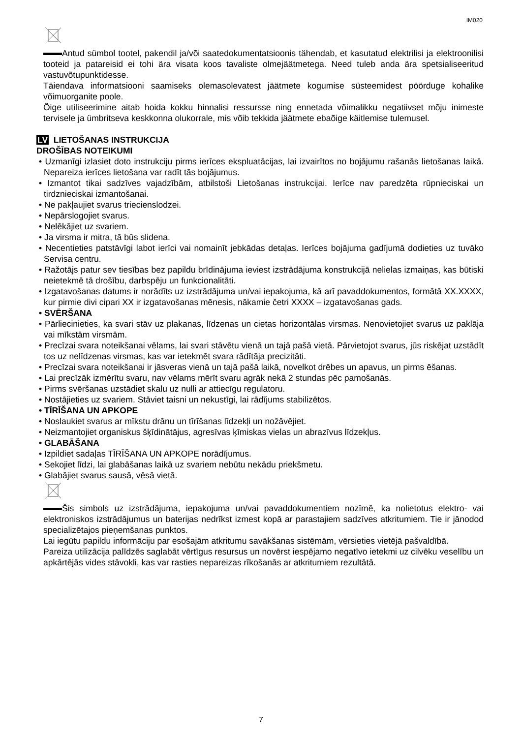IM020
Antud sümbol tootel, pakendil ja/või saatedokumentatsioonis tähendab, et kasutatud elektrilisi ja elektroonilisi tooteid ja patareisid ei tohi ära visata koos tavaliste olmejäätmetega. Need tuleb anda ära spetsialiseeritud vastuvõtupunktidesse.
Täiendava informatsiooni saamiseks olemasolevatest jäätmete kogumise süsteemidest pöörduge kohalike võimuorganite poole.
Õige utiliseerimine aitab hoida kokku hinnalisi ressursse ning ennetada võimalikku negatiivset mõju inimeste tervisele ja ümbritseva keskkonna olukorrale, mis võib tekkida jäätmete ebaõige käitlemise tulemusel.
LV LIETOŠANAS INSTRUKCIJA
DROŠĪBAS NOTEIKUMI
• Uzmanīgi izlasiet doto instrukciju pirms ierīces ekspluatācijas, lai izvairītos no bojājumu rašanās lietošanas laikā. Nepareiza ierīces lietošana var radīt tās bojājumus.
• Izmantot tikai sadzīves vajadzībām, atbilstoši Lietošanas instrukcijai. Ierīce nav paredzēta rūpnieciskai un tirdznieciskai izmantošanai.
• Ne pakļaujiet svarus triecienslodzei.
• Nepārslogojiet svarus.
• Nelēkājiet uz svariem.
• Ja virsma ir mitra, tā būs slidena.
• Necentieties patstāvīgi labot ierīci vai nomainīt jebkādas detaļas. Ierīces bojājuma gadījumā dodieties uz tuvāko Servisa centru.
• Ražotājs patur sev tiesības bez papildu brīdinājuma ieviest izstrādājuma konstrukcijā nelielas izmaiņas, kas būtiski neietekmē tā drošību, darbspēju un funkcionalitāti.
• Izgatavošanas datums ir norādīts uz izstrādājuma un/vai iepakojuma, kā arī pavaddokumentos, formātā XX.XXXX, kur pirmie divi cipari XX ir izgatavošanas mēnesis, nākamie četri XXXX – izgatavošanas gads.
• SVĒRŠANA
• Pārliecinieties, ka svari stāv uz plakanas, līdzenas un cietas horizontālas virsmas. Nenovietojiet svarus uz paklāja vai mīkstām virsmām.
• Precīzai svara noteikšanai vēlams, lai svari stāvētu vienā un tajā pašā vietā. Pārvietojot svarus, jūs riskējat uzstādīt tos uz nelīdzenas virsmas, kas var ietekmēt svara rādītāja precizitāti.
• Precīzai svara noteikšanai ir jāsveras vienā un tajā pašā laikā, novelkot drēbes un apavus, un pirms ēšanas.
• Lai precīzāk izmērītu svaru, nav vēlams mērīt svaru agrāk nekā 2 stundas pēc pamošanās.
• Pirms svēršanas uzstādiet skalu uz nulli ar attiecīgu regulatoru.
• Nostājieties uz svariem. Stāviet taisni un nekustīgi, lai rādījums stabilizētos.
• TĪRĪŠANA UN APKOPE
• Noslaukiet svarus ar mīkstu drānu un tīrīšanas līdzekļi un nožāvējiet.
• Neizmantojiet organiskus šķīdinātājus, agresīvas ķīmiskas vielas un abrazīvus līdzekļus.
• GLABĀŠANA
• Izpildiet sadaļas TĪRĪŠANA UN APKOPE norādījumus.
• Sekojiet līdzi, lai glabāšanas laikā uz svariem nebūtu nekādu priekšmetu.
• Glabājiet svarus sausā, vēsā vietā.
Šis simbols uz izstrādājuma, iepakojuma un/vai pavaddokumentiem nozīmē, ka nolietotus elektro- vai elektroniskos izstrādājumus un baterijas nedrīkst izmest kopā ar parastajiem sadzīves atkritumiem. Tie ir jānodod specializētajos pieņemšanas punktos.
Lai iegūtu papildu informāciju par esošajām atkritumu savākšanas sistēmām, vērsieties vietējā pašvaldībā.
Pareiza utilizācija palīdzēs saglabāt vērtīgus resursus un novērst iespējamo negatīvo ietekmi uz cilvēku veselību un apkārtējās vides stāvokli, kas var rasties nepareizas rīkošanās ar atkritumiem rezultātā.
7